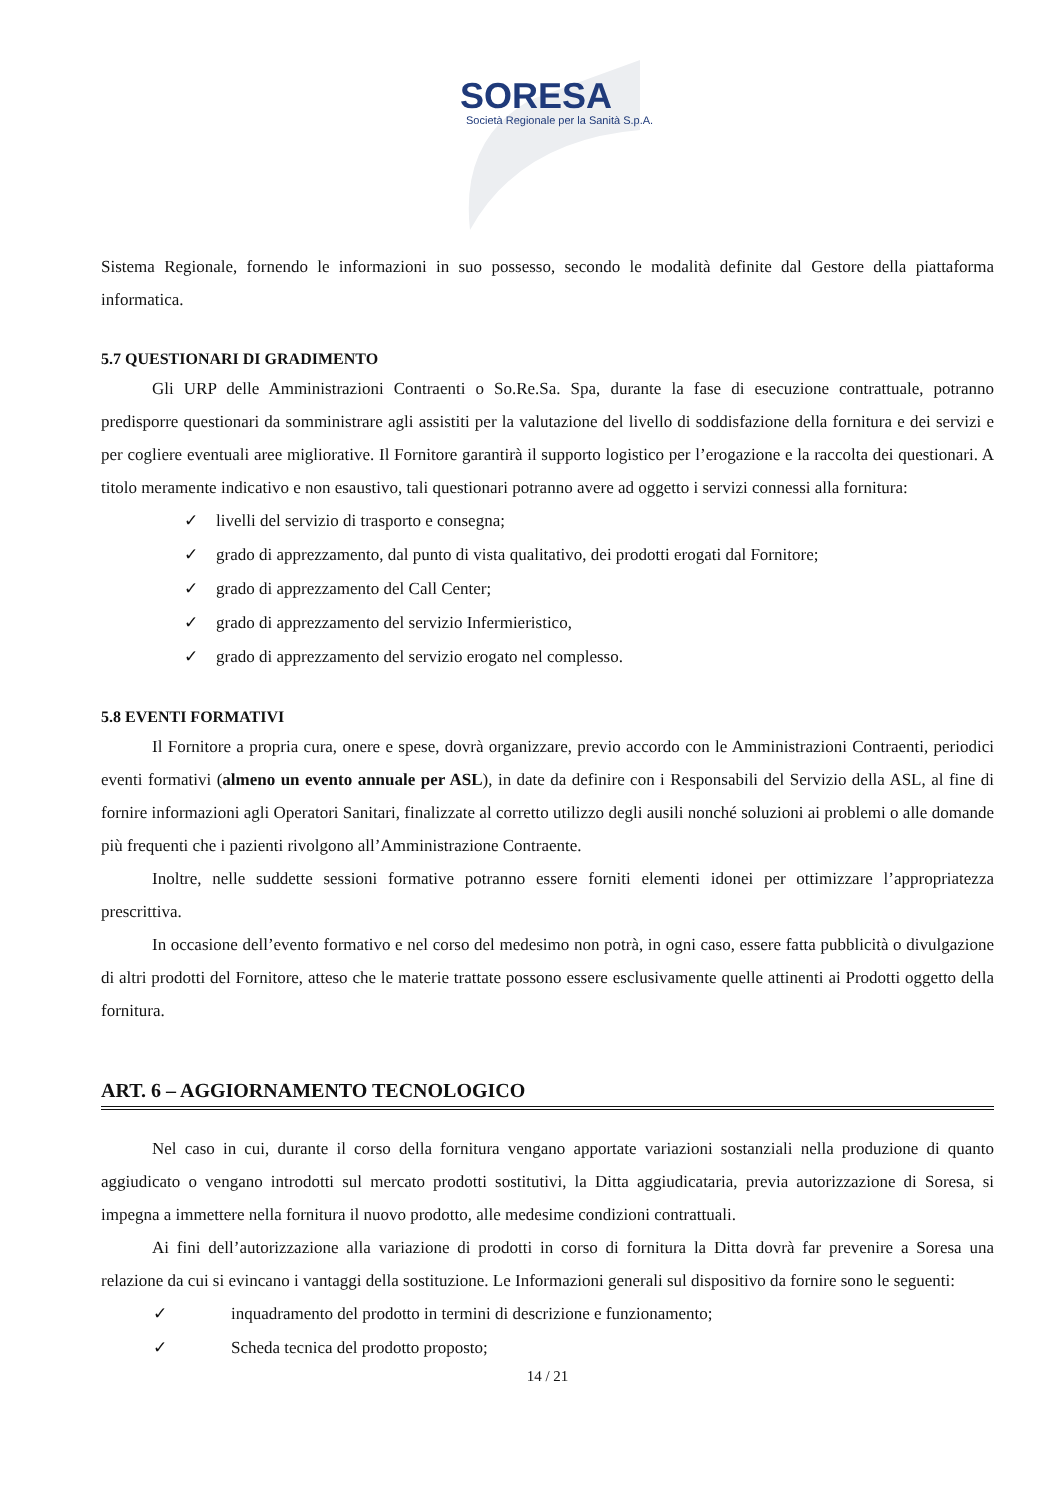SORESA
Società Regionale per la Sanità S.p.A.
Sistema Regionale, fornendo le informazioni in suo possesso, secondo le modalità definite dal Gestore della piattaforma informatica.
5.7 QUESTIONARI DI GRADIMENTO
Gli URP delle Amministrazioni Contraenti o So.Re.Sa. Spa, durante la fase di esecuzione contrattuale, potranno predisporre questionari da somministrare agli assistiti per la valutazione del livello di soddisfazione della fornitura e dei servizi e per cogliere eventuali aree migliorative. Il Fornitore garantirà il supporto logistico per l’erogazione e la raccolta dei questionari. A titolo meramente indicativo e non esaustivo, tali questionari potranno avere ad oggetto i servizi connessi alla fornitura:
✓ livelli del servizio di trasporto e consegna;
✓ grado di apprezzamento, dal punto di vista qualitativo, dei prodotti erogati dal Fornitore;
✓ grado di apprezzamento del Call Center;
✓ grado di apprezzamento del servizio Infermieristico,
✓ grado di apprezzamento del servizio erogato nel complesso.
5.8 EVENTI FORMATIVI
Il Fornitore a propria cura, onere e spese, dovrà organizzare, previo accordo con le Amministrazioni Contraenti, periodici eventi formativi (almeno un evento annuale per ASL), in date da definire con i Responsabili del Servizio della ASL, al fine di fornire informazioni agli Operatori Sanitari, finalizzate al corretto utilizzo degli ausili nonché soluzioni ai problemi o alle domande più frequenti che i pazienti rivolgono all’Amministrazione Contraente.
Inoltre, nelle suddette sessioni formative potranno essere forniti elementi idonei per ottimizzare l’appropriatezza prescrittiva.
In occasione dell’evento formativo e nel corso del medesimo non potrà, in ogni caso, essere fatta pubblicità o divulgazione di altri prodotti del Fornitore, atteso che le materie trattate possono essere esclusivamente quelle attinenti ai Prodotti oggetto della fornitura.
ART. 6 – AGGIORNAMENTO TECNOLOGICO
Nel caso in cui, durante il corso della fornitura vengano apportate variazioni sostanziali nella produzione di quanto aggiudicato o vengano introdotti sul mercato prodotti sostitutivi, la Ditta aggiudicataria, previa autorizzazione di Soresa, si impegna a immettere nella fornitura il nuovo prodotto, alle medesime condizioni contrattuali.
Ai fini dell’autorizzazione alla variazione di prodotti in corso di fornitura la Ditta dovrà far prevenire a Soresa una relazione da cui si evincano i vantaggi della sostituzione. Le Informazioni generali sul dispositivo da fornire sono le seguenti:
✓ inquadramento del prodotto in termini di descrizione e funzionamento;
✓ Scheda tecnica del prodotto proposto;
14 / 21